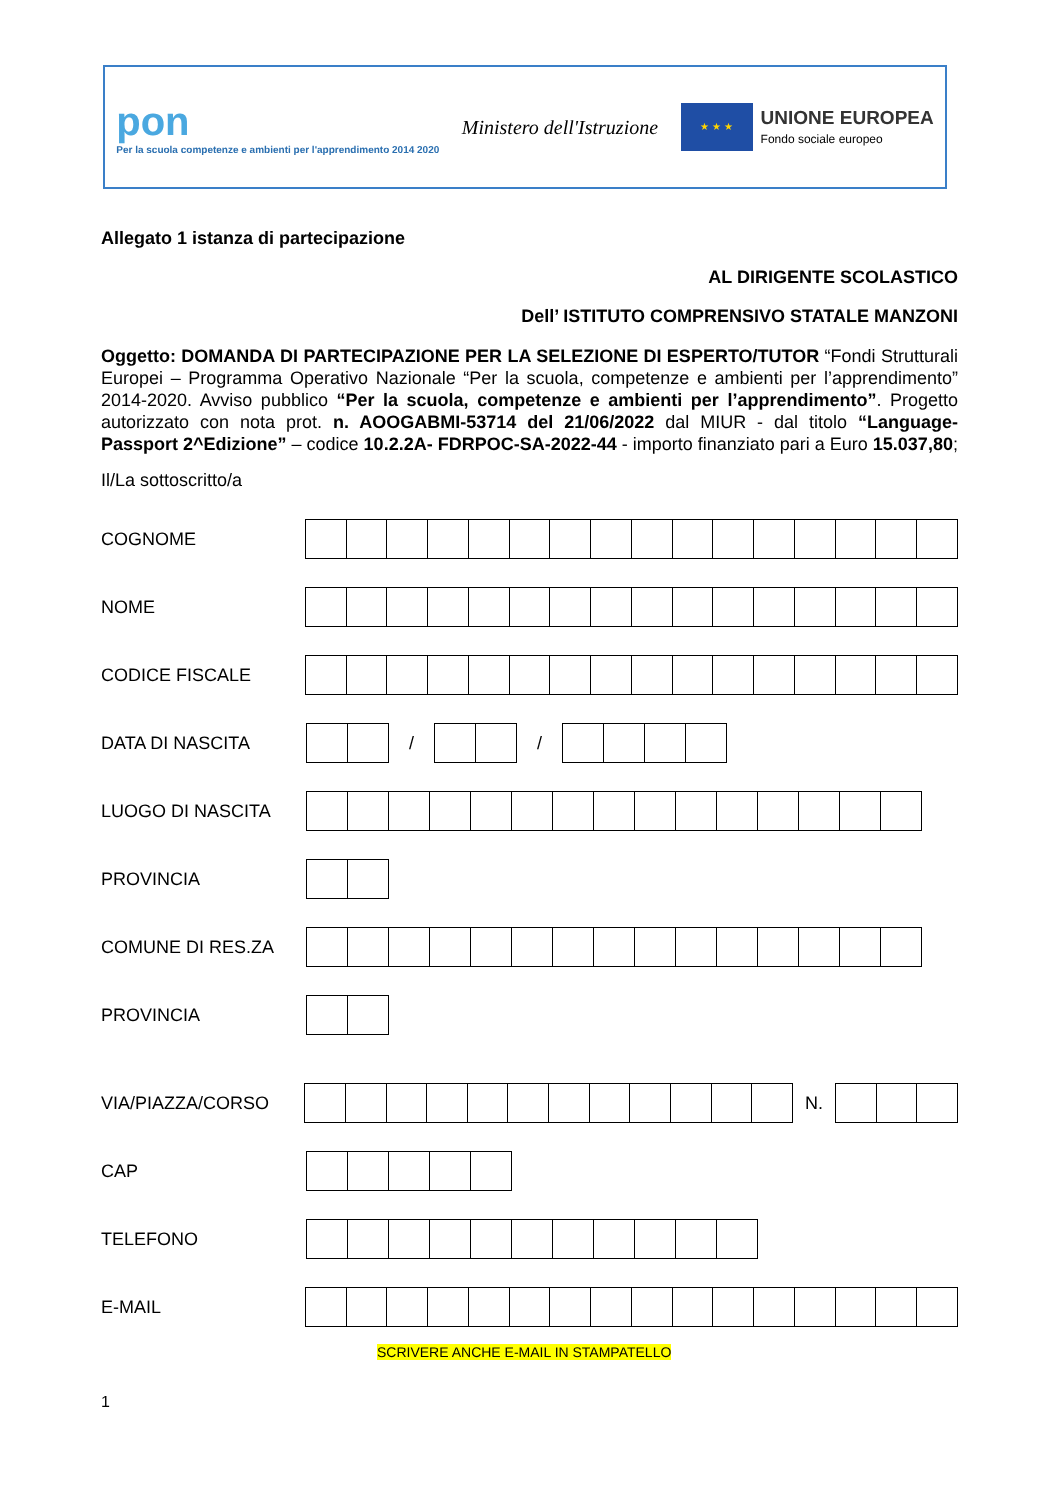pon
Per la scuola competenze e ambienti per l'apprendimento 2014 2020
Ministero dell'Istruzione
★ ★ ★
UNIONE EUROPEA
Fondo sociale europeo
Allegato 1 istanza di partecipazione
AL DIRIGENTE SCOLASTICO
Dell’ ISTITUTO COMPRENSIVO STATALE MANZONI
Oggetto: DOMANDA DI PARTECIPAZIONE PER LA SELEZIONE DI ESPERTO/TUTOR “Fondi Strutturali Europei – Programma Operativo Nazionale “Per la scuola, competenze e ambienti per l’apprendimento” 2014-2020. Avviso pubblico “Per la scuola, competenze e ambienti per l’apprendimento”. Progetto autorizzato con nota prot. n. AOOGABMI-53714 del 21/06/2022 dal MIUR - dal titolo “Language- Passport 2^Edizione” – codice 10.2.2A- FDRPOC-SA-2022-44 - importo finanziato pari a Euro 15.037,80;
Il/La sottoscritto/a
COGNOME
NOME
CODICE FISCALE
DATA DI NASCITA / /
LUOGO DI NASCITA
PROVINCIA
COMUNE DI RES.ZA
PROVINCIA
VIA/PIAZZA/CORSO N.
CAP
TELEFONO
E-MAIL
SCRIVERE ANCHE E-MAIL IN STAMPATELLO
1